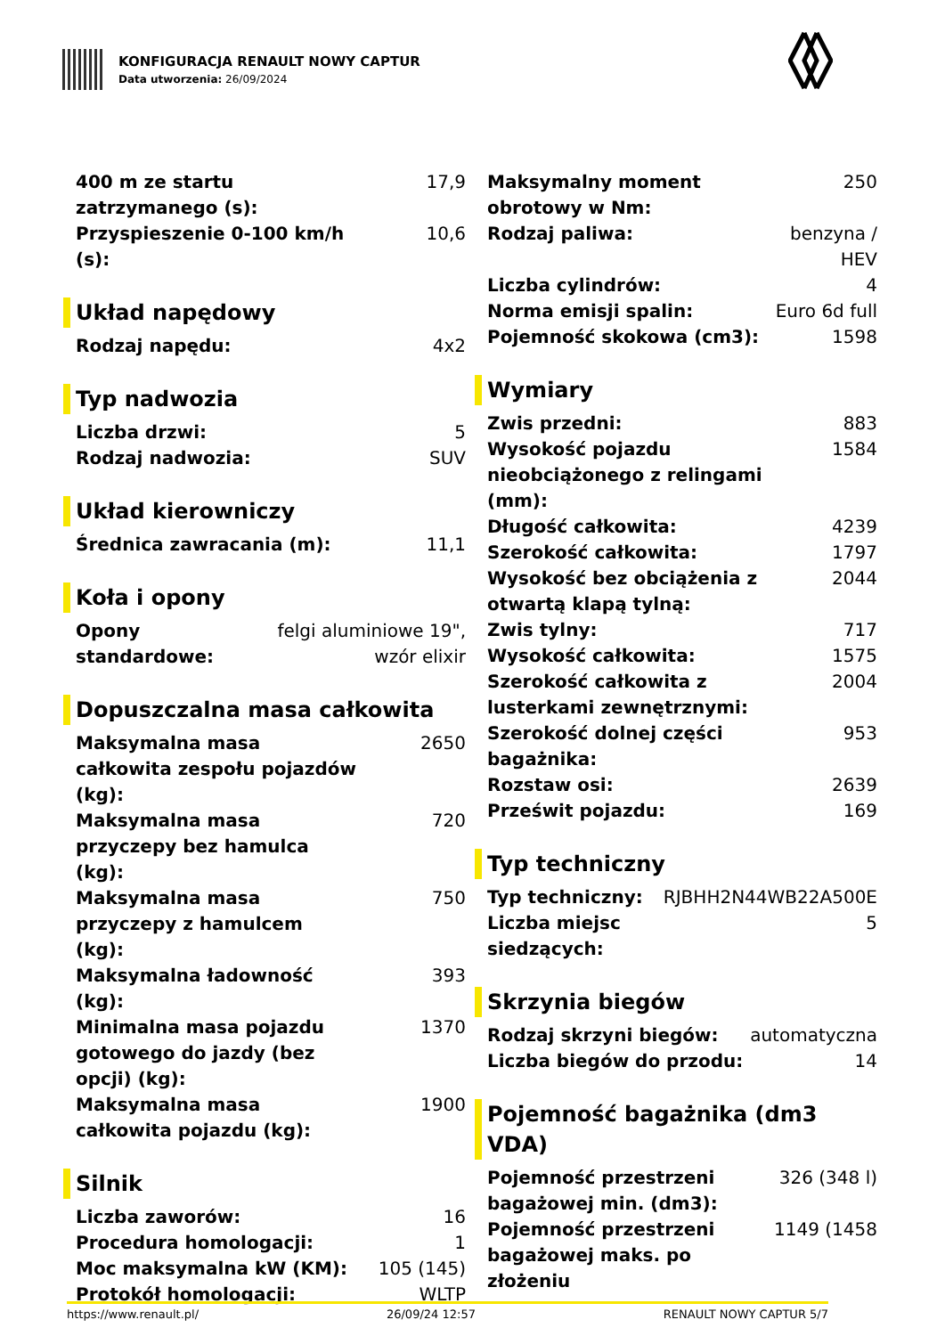KONFIGURACJA RENAULT NOWY CAPTUR
Data utworzenia: 26/09/2024
| 400 m ze startu zatrzymanego (s): | 17,9 |
| Przyspieszenie 0-100 km/h (s): | 10,6 |
Układ napędowy
| Rodzaj napędu: | 4x2 |
Typ nadwozia
| Liczba drzwi: | 5 |
| Rodzaj nadwozia: | SUV |
Układ kierowniczy
| Średnica zawracania (m): | 11,1 |
Koła i opony
| Opony standardowe: | felgi aluminiowe 19", wzór elixir |
Dopuszczalna masa całkowita
| Maksymalna masa całkowita zespołu pojazdów (kg): | 2650 |
| Maksymalna masa przyczepy bez hamulca (kg): | 720 |
| Maksymalna masa przyczepy z hamulcem (kg): | 750 |
| Maksymalna ładowność (kg): | 393 |
| Minimalna masa pojazdu gotowego do jazdy (bez opcji) (kg): | 1370 |
| Maksymalna masa całkowita pojazdu (kg): | 1900 |
Silnik
| Liczba zaworów: | 16 |
| Procedura homologacji: | 1 |
| Moc maksymalna kW (KM): | 105 (145) |
| Protokół homologacji: | WLTP |
| Maksymalny moment obrotowy w Nm: | 250 |
| Rodzaj paliwa: | benzyna / HEV |
| Liczba cylindrów: | 4 |
| Norma emisji spalin: | Euro 6d full |
| Pojemność skokowa (cm3): | 1598 |
Wymiary
| Zwis przedni: | 883 |
| Wysokość pojazdu nieobciążonego z relingami (mm): | 1584 |
| Długość całkowita: | 4239 |
| Szerokość całkowita: | 1797 |
| Wysokość bez obciążenia z otwartą klapą tylną: | 2044 |
| Zwis tylny: | 717 |
| Wysokość całkowita: | 1575 |
| Szerokość całkowita z lusterkami zewnętrznymi: | 2004 |
| Szerokość dolnej części bagażnika: | 953 |
| Rozstaw osi: | 2639 |
| Prześwit pojazdu: | 169 |
Typ techniczny
| Typ techniczny: | RJBHH2N44WB22A500E |
| Liczba miejsc siedzących: | 5 |
Skrzynia biegów
| Rodzaj skrzyni biegów: | automatyczna |
| Liczba biegów do przodu: | 14 |
Pojemność bagażnika (dm3 VDA)
| Pojemność przestrzeni bagażowej min. (dm3): | 326 (348 l) |
| Pojemność przestrzeni bagażowej maks. po złożeniu | 1149 (1458 |
https://www.renault.pl/ 26/09/24 12:57 RENAULT NOWY CAPTUR 5/7